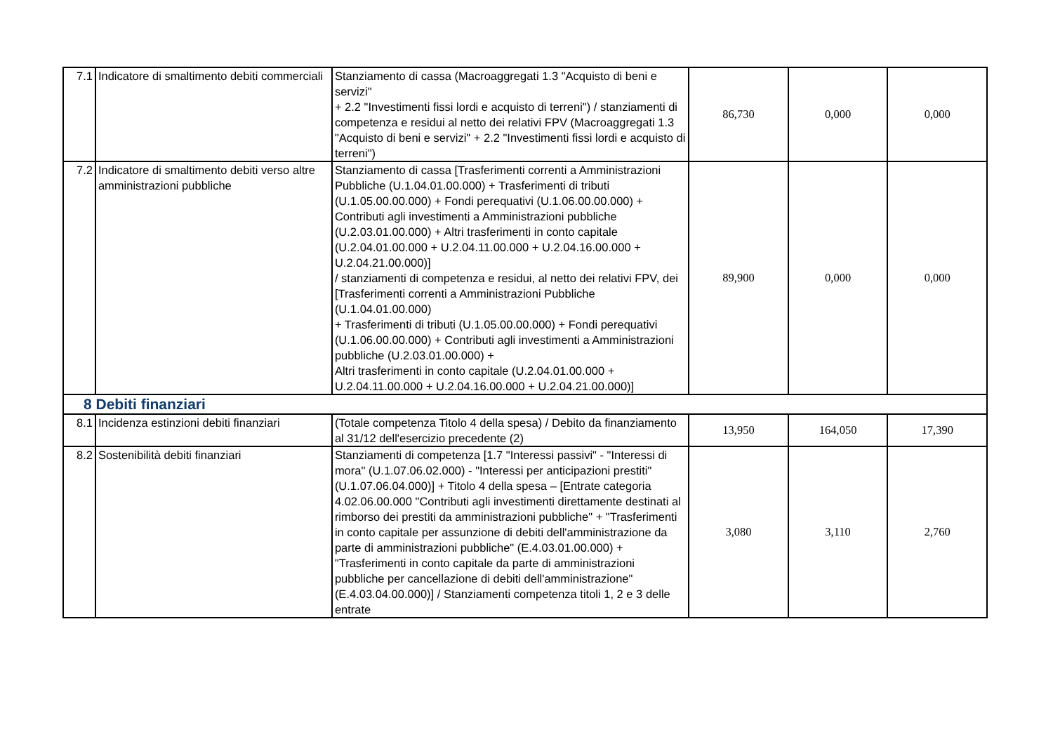| 7.1 | Indicatore di smaltimento debiti commerciali | Stanziamento di cassa (Macroaggregati 1.3 "Acquisto di beni e servizi" + 2.2 "Investimenti fissi lordi e acquisto di terreni") / stanziamenti di competenza e residui al netto dei relativi FPV (Macroaggregati 1.3 "Acquisto di beni e servizi" + 2.2 "Investimenti fissi lordi e acquisto di terreni") | 86,730 | 0,000 | 0,000 |
| 7.2 | Indicatore di smaltimento debiti verso altre amministrazioni pubbliche | Stanziamento di cassa [Trasferimenti correnti a Amministrazioni Pubbliche (U.1.04.01.00.000) + Trasferimenti di tributi (U.1.05.00.00.000) + Fondi perequativi (U.1.06.00.00.000) + Contributi agli investimenti a Amministrazioni pubbliche (U.2.03.01.00.000) + Altri trasferimenti in conto capitale (U.2.04.01.00.000 + U.2.04.11.00.000 + U.2.04.16.00.000 + U.2.04.21.00.000)] / stanziamenti di competenza e residui, al netto dei relativi FPV, dei [Trasferimenti correnti a Amministrazioni Pubbliche (U.1.04.01.00.000) + Trasferimenti di tributi (U.1.05.00.00.000) + Fondi perequativi (U.1.06.00.00.000) + Contributi agli investimenti a Amministrazioni pubbliche (U.2.03.01.00.000) + Altri trasferimenti in conto capitale (U.2.04.01.00.000 + U.2.04.11.00.000 + U.2.04.16.00.000 + U.2.04.21.00.000)] | 89,900 | 0,000 | 0,000 |
| 8 Debiti finanziari | | | | | |
| 8.1 | Incidenza estinzioni debiti finanziari | (Totale competenza Titolo 4 della spesa) / Debito da finanziamento al 31/12 dell'esercizio precedente (2) | 13,950 | 164,050 | 17,390 |
| 8.2 | Sostenibilità debiti finanziari | Stanziamenti di competenza [1.7 "Interessi passivi" - "Interessi di mora" (U.1.07.06.02.000) - "Interessi per anticipazioni prestiti" (U.1.07.06.04.000)] + Titolo 4 della spesa – [Entrate categoria 4.02.06.00.000 "Contributi agli investimenti direttamente destinati al rimborso dei prestiti da amministrazioni pubbliche" + "Trasferimenti in conto capitale per assunzione di debiti dell'amministrazione da parte di amministrazioni pubbliche" (E.4.03.01.00.000) + "Trasferimenti in conto capitale da parte di amministrazioni pubbliche per cancellazione di debiti dell'amministrazione" (E.4.03.04.00.000)] / Stanziamenti competenza titoli 1, 2 e 3 delle entrate | 3,080 | 3,110 | 2,760 |